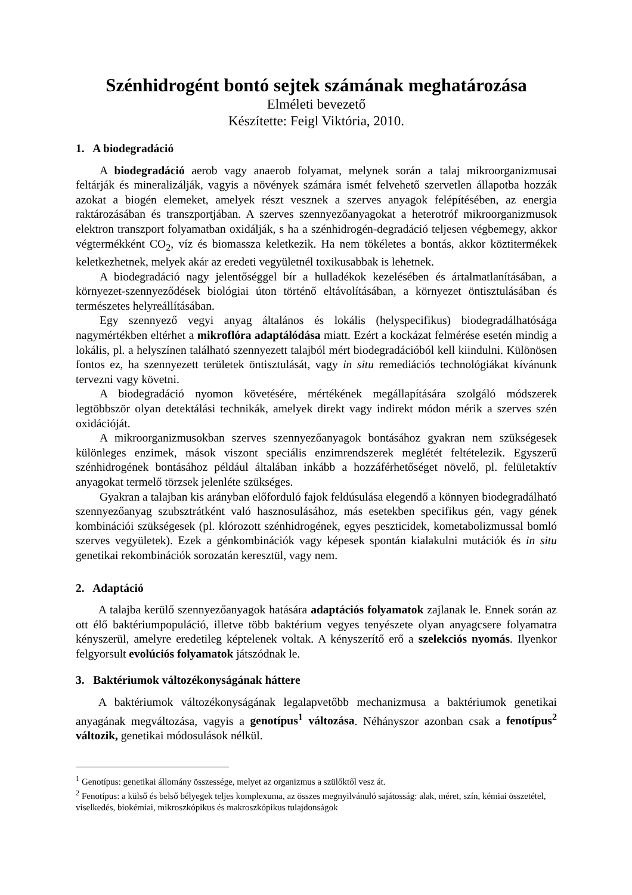Szénhidrogént bontó sejtek számának meghatározása
Elméleti bevezető
Készítette: Feigl Viktória, 2010.
1. A biodegradáció
A biodegradáció aerob vagy anaerob folyamat, melynek során a talaj mikroorganizmusai feltárják és mineralizálják, vagyis a növények számára ismét felvehető szervetlen állapotba hozzák azokat a biogén elemeket, amelyek részt vesznek a szerves anyagok felépítésében, az energia raktározásában és transzportjában. A szerves szennyezőanyagokat a heterotróf mikroorganizmusok elektron transzport folyamatban oxidálják, s ha a szénhidrogén-degradáció teljesen végbemegy, akkor végtermékként CO<sub>2</sub>, víz és biomassza keletkezik. Ha nem tökéletes a bontás, akkor köztitermékek keletkezhetnek, melyek akár az eredeti vegyületnél toxikusabbak is lehetnek.
A biodegradáció nagy jelentőséggel bír a hulladékok kezelésében és ártalmatlanításában, a környezet-szennyeződések biológiai úton történő eltávolításában, a környezet öntisztulásában és természetes helyreállításában.
Egy szennyező vegyi anyag általános és lokális (helyspecifikus) biodegradálhatósága nagymértékben eltérhet a mikroflóra adaptálódása miatt. Ezért a kockázat felmérése esetén mindig a lokális, pl. a helyszínen található szennyezett talajból mért biodegradációból kell kiindulni. Különösen fontos ez, ha szennyezett területek öntisztulását, vagy in situ remediációs technológiákat kívánunk tervezni vagy követni.
A biodegradáció nyomon követésére, mértékének megállapítására szolgáló módszerek legtöbbször olyan detektálási technikák, amelyek direkt vagy indirekt módon mérik a szerves szén oxidációját.
A mikroorganizmusokban szerves szennyezőanyagok bontásához gyakran nem szükségesek különleges enzimek, mások viszont speciális enzimrendszerek meglétét feltételezik. Egyszerű szénhidrogének bontásához például általában inkább a hozzáférhetőséget növelő, pl. felületaktív anyagokat termelő törzsek jelenléte szükséges.
Gyakran a talajban kis arányban előforduló fajok feldúsulása elegendő a könnyen biodegradálható szennyezőanyag szubsztrátként való hasznosulásához, más esetekben specifikus gén, vagy gének kombinációi szükségesek (pl. klórozott szénhidrogének, egyes peszticidek, kometabolizmussal bomló szerves vegyületek). Ezek a génkombinációk vagy képesek spontán kialakulni mutációk és in situ genetikai rekombinációk sorozatán keresztül, vagy nem.
2. Adaptáció
A talajba kerülő szennyezőanyagok hatására adaptációs folyamatok zajlanak le. Ennek során az ott élő baktériumpopuláció, illetve több baktérium vegyes tenyészete olyan anyagcsere folyamatra kényszerül, amelyre eredetileg képtelenek voltak. A kényszerítő erő a szelekciós nyomás. Ilyenkor felgyorsult evolúciós folyamatok játszódnak le.
3. Baktériumok változékonyságának háttere
A baktériumok változékonyságának legalapvetőbb mechanizmusa a baktériumok genetikai anyagának megváltozása, vagyis a genotípus<sup>1</sup> változása. Néhányszor azonban csak a fenotípus<sup>2</sup> változik, genetikai módosulások nélkül.
<sup>1</sup> Genotípus: genetikai állomány összessége, melyet az organizmus a szülőktől vesz át.
<sup>2</sup> Fenotípus: a külső és belső bélyegek teljes komplexuma, az összes megnyilvánuló sajátosság: alak, méret, szín, kémiai összetétel, viselkedés, biokémiai, mikroszkópikus és makroszkópikus tulajdonságok